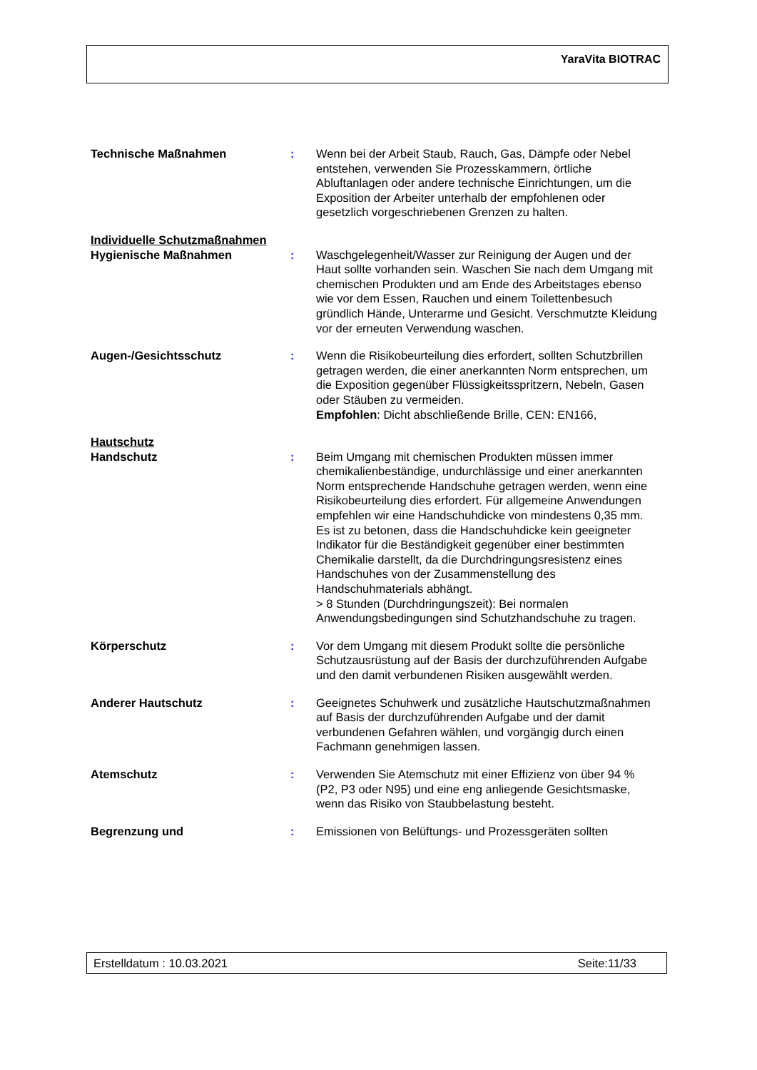YaraVita BIOTRAC
Technische Maßnahmen : Wenn bei der Arbeit Staub, Rauch, Gas, Dämpfe oder Nebel entstehen, verwenden Sie Prozesskammern, örtliche Abluftanlagen oder andere technische Einrichtungen, um die Exposition der Arbeiter unterhalb der empfohlenen oder gesetzlich vorgeschriebenen Grenzen zu halten.
Individuelle Schutzmaßnahmen
Hygienische Maßnahmen : Waschgelegenheit/Wasser zur Reinigung der Augen und der Haut sollte vorhanden sein. Waschen Sie nach dem Umgang mit chemischen Produkten und am Ende des Arbeitstages ebenso wie vor dem Essen, Rauchen und einem Toilettenbesuch gründlich Hände, Unterarme und Gesicht. Verschmutzte Kleidung vor der erneuten Verwendung waschen.
Augen-/Gesichtsschutz : Wenn die Risikobeurteilung dies erfordert, sollten Schutzbrillen getragen werden, die einer anerkannten Norm entsprechen, um die Exposition gegenüber Flüssigkeitsspritzern, Nebeln, Gasen oder Stäuben zu vermeiden.
Empfohlen: Dicht abschließende Brille, CEN: EN166,
Hautschutz
Handschutz : Beim Umgang mit chemischen Produkten müssen immer chemikalienbeständige, undurchlässige und einer anerkannten Norm entsprechende Handschuhe getragen werden, wenn eine Risikobeurteilung dies erfordert. Für allgemeine Anwendungen empfehlen wir eine Handschuhdicke von mindestens 0,35 mm. Es ist zu betonen, dass die Handschuhdicke kein geeigneter Indikator für die Beständigkeit gegenüber einer bestimmten Chemikalie darstellt, da die Durchdringungsresistenz eines Handschuhes von der Zusammenstellung des Handschuhmaterials abhängt.
> 8 Stunden (Durchdringungszeit): Bei normalen Anwendungsbedingungen sind Schutzhandschuhe zu tragen.
Körperschutz : Vor dem Umgang mit diesem Produkt sollte die persönliche Schutzausrüstung auf der Basis der durchzuführenden Aufgabe und den damit verbundenen Risiken ausgewählt werden.
Anderer Hautschutz : Geeignetes Schuhwerk und zusätzliche Hautschutzmaßnahmen auf Basis der durchzuführenden Aufgabe und der damit verbundenen Gefahren wählen, und vorgängig durch einen Fachmann genehmigen lassen.
Atemschutz : Verwenden Sie Atemschutz mit einer Effizienz von über 94 % (P2, P3 oder N95) und eine eng anliegende Gesichtsmaske, wenn das Risiko von Staubbelastung besteht.
Begrenzung und : Emissionen von Belüftungs- und Prozessgeräten sollten
Erstelldatum : 10.03.2021 Seite:11/33